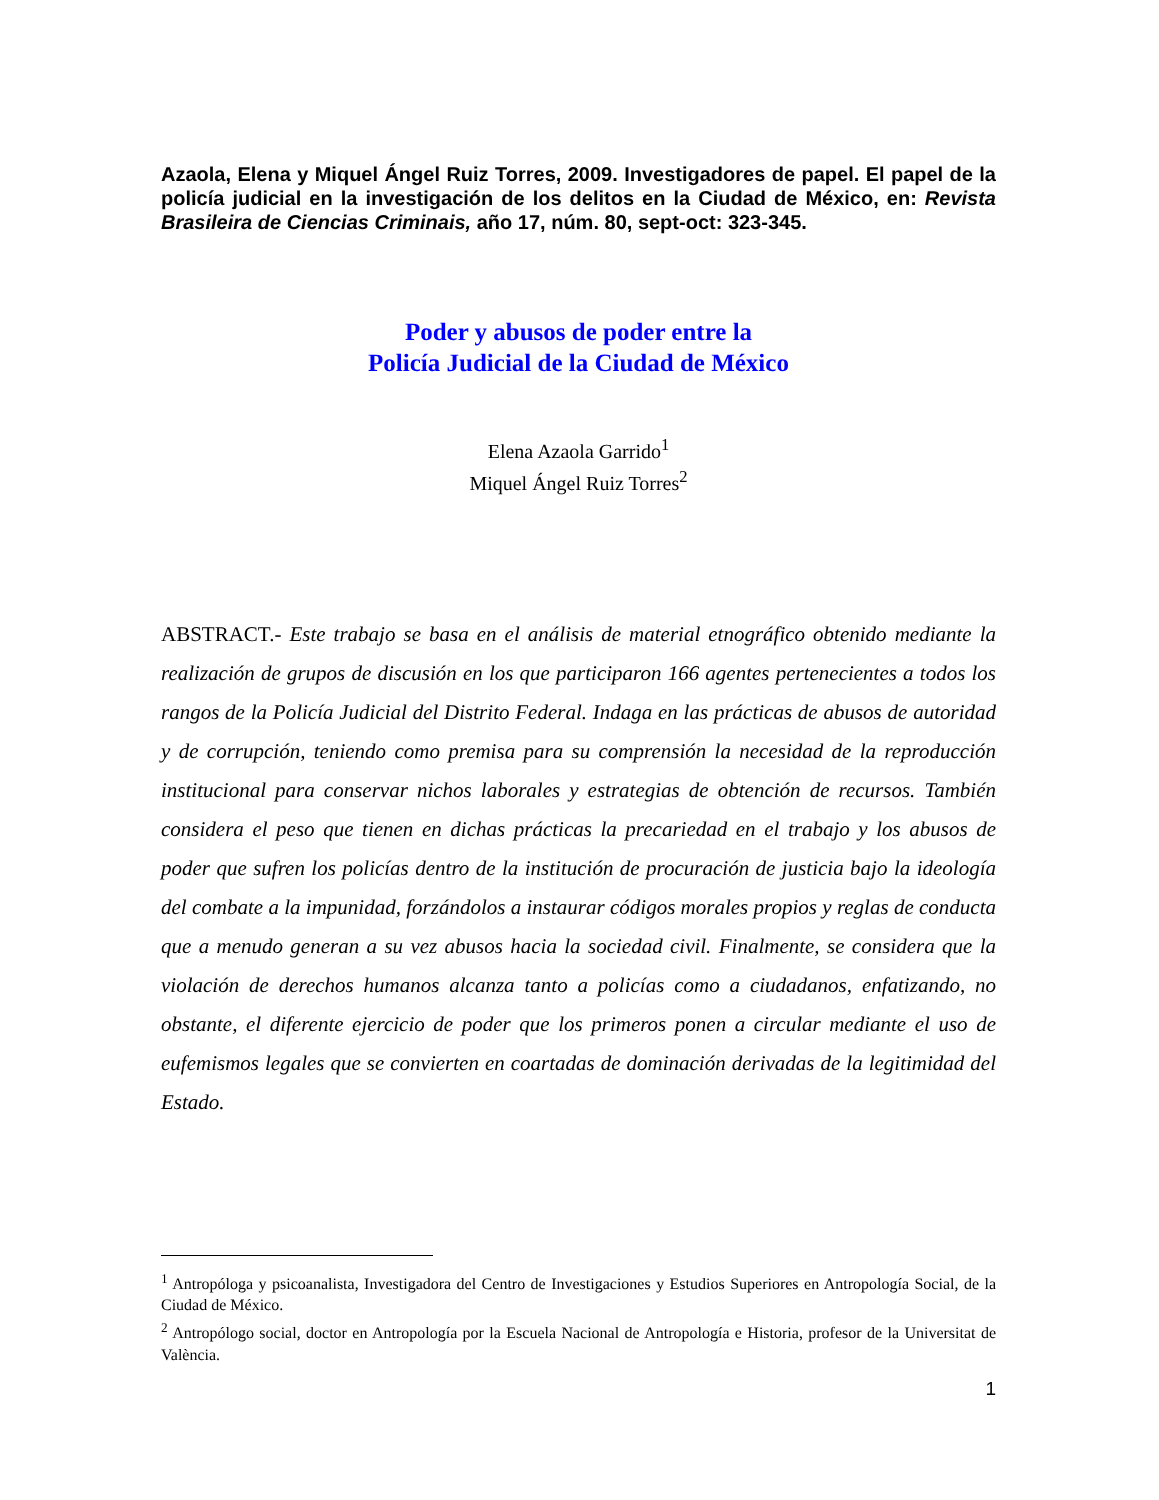Azaola, Elena y Miquel Ángel Ruiz Torres, 2009. Investigadores de papel. El papel de la policía judicial en la investigación de los delitos en la Ciudad de México, en: Revista Brasileira de Ciencias Criminais, año 17, núm. 80, sept-oct: 323-345.
Poder y abusos de poder entre la
Policía Judicial de la Ciudad de México
Elena Azaola Garrido<sup>1</sup>
Miquel Ángel Ruiz Torres<sup>2</sup>
ABSTRACT.- Este trabajo se basa en el análisis de material etnográfico obtenido mediante la realización de grupos de discusión en los que participaron 166 agentes pertenecientes a todos los rangos de la Policía Judicial del Distrito Federal. Indaga en las prácticas de abusos de autoridad y de corrupción, teniendo como premisa para su comprensión la necesidad de la reproducción institucional para conservar nichos laborales y estrategias de obtención de recursos. También considera el peso que tienen en dichas prácticas la precariedad en el trabajo y los abusos de poder que sufren los policías dentro de la institución de procuración de justicia bajo la ideología del combate a la impunidad, forzándolos a instaurar códigos morales propios y reglas de conducta que a menudo generan a su vez abusos hacia la sociedad civil. Finalmente, se considera que la violación de derechos humanos alcanza tanto a policías como a ciudadanos, enfatizando, no obstante, el diferente ejercicio de poder que los primeros ponen a circular mediante el uso de eufemismos legales que se convierten en coartadas de dominación derivadas de la legitimidad del Estado.
<sup>1</sup> Antropóloga y psicoanalista, Investigadora del Centro de Investigaciones y Estudios Superiores en Antropología Social, de la Ciudad de México.
<sup>2</sup> Antropólogo social, doctor en Antropología por la Escuela Nacional de Antropología e Historia, profesor de la Universitat de València.
1